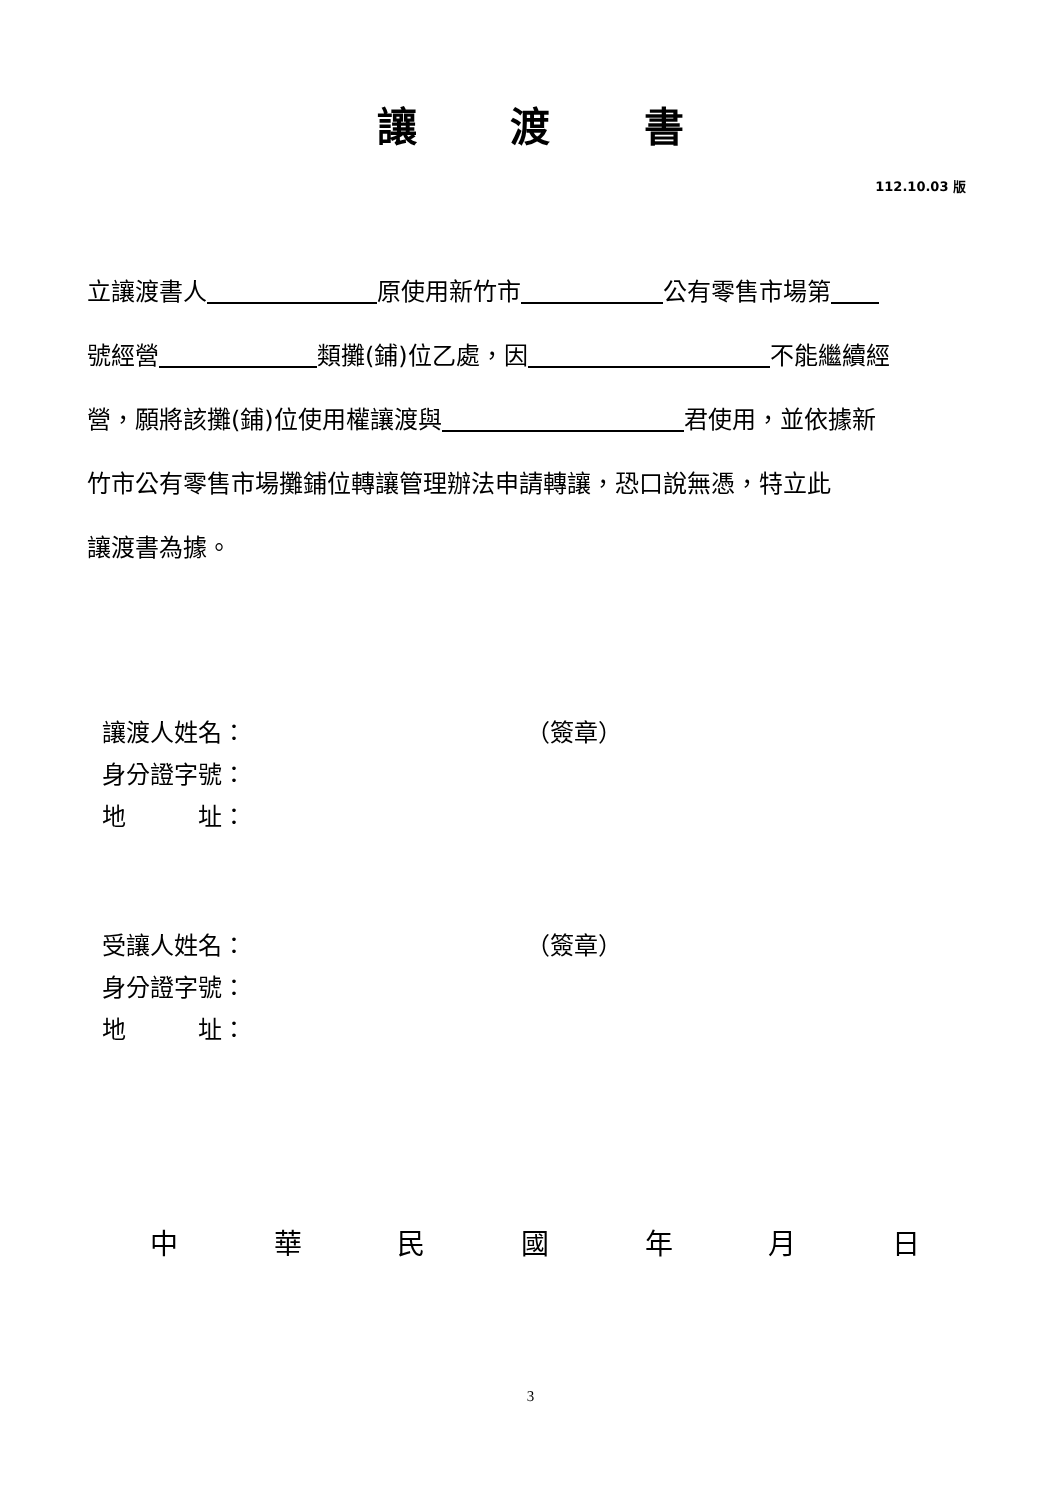讓 渡 書
112.10.03 版
立讓渡書人 原使用新竹市 公有零售市場第
號經營 類攤(鋪)位乙處，因 不能繼續經
營，願將該攤(鋪)位使用權讓渡與 君使用，並依據新
竹市公有零售市場攤鋪位轉讓管理辦法申請轉讓，恐口說無憑，特立此
讓渡書為據。
讓渡人姓名： （簽章）
身分證字號：
地　　　址：
受讓人姓名： （簽章）
身分證字號：
地　　　址：
中 華 民 國 年 月 日
3